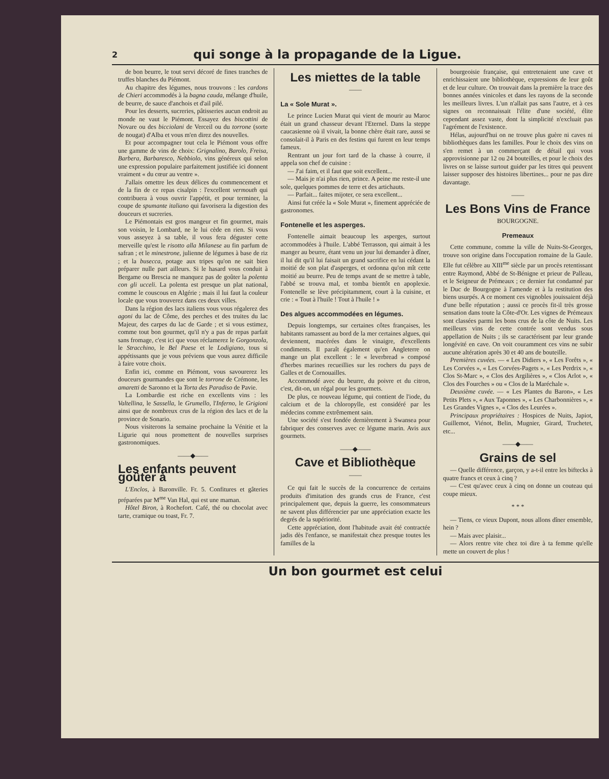2 qui songe à la propagande de la Ligue.
de bon beurre, le tout servi décoré de fines tranches de truffes blanches du Piémont.
Au chapitre des légumes, nous trouvons : les cardons de Chieri accommodés à la bagna cauda, mélange d'huile, de beurre, de sauce d'anchois et d'ail pilé.
Pour les desserts, sucreries, pâtisseries aucun endroit au monde ne vaut le Piémont. Essayez des biscottini de Novare ou des bicciolani de Verceil ou du torrone (sorte de nougat) d'Alba et vous m'en direz des nouvelles.
Et pour accompagner tout cela le Piémont vous offre une gamme de vins de choix: Grignalino, Barolo, Freisa, Barbera, Barbaresco, Nebbiolo, vins généreux qui selon une expression populaire parfaitement justifiée ici donnent vraiment « du cœur au ventre ».
J'allais omettre les deux délices du commencement et de la fin de ce repas cisalpin : l'excellent vermouth qui contribuera à vous ouvrir l'appétit, et pour terminer, la coupe de spumante italiano qui favorisera la digestion des douceurs et sucreries.
Le Piémontais est gros mangeur et fin gourmet, mais son voisin, le Lombard, ne le lui cède en rien. Si vous vous asseyez à sa table, il vous fera déguster cette merveille qu'est le risotto alla Milanese au fin parfum de safran ; et le minestrone, julienne de légumes à base de riz ; et la busecca, potage aux tripes qu'on ne sait bien préparer nulle part ailleurs. Si le hasard vous conduit à Bergame ou Brescia ne manquez pas de goûter la polenta con gli ucceli. La polenta est presque un plat national, comme le couscous en Algérie ; mais il lui faut la couleur locale que vous trouverez dans ces deux villes.
Dans la région des lacs italiens vous vous régalerez des agoni du lac de Côme, des perches et des truites du lac Majeur, des carpes du lac de Garde ; et si vous estimez, comme tout bon gourmet, qu'il n'y a pas de repas parfait sans fromage, c'est ici que vous réclamerez le Gorgonzola, le Stracchino, le Bel Paese et le Lodigiano, tous si appétissants que je vous préviens que vous aurez difficile à faire votre choix.
Enfin ici, comme en Piémont, vous savourerez les douceurs gourmandes que sont le torrone de Crémone, les amaretti de Saronno et la Torta des Paradiso de Pavie.
La Lombardie est riche en excellents vins : les Valtellina, le Sassella, le Grumello, l'Inferno, le Grigioni ainsi que de nombreux crus de la région des lacs et de la province de Sonario.
Nous visiterons la semaine prochaine la Vénitie et la Ligurie qui nous promettent de nouvelles surprises gastronomiques.
——◆——
Les enfants peuvent goûter à
L'Enclos, à Baronville. Fr. 5. Confitures et gâteries préparées par M<sup>me</sup> Van Hal, qui est une maman.
Hôtel Biron, à Rochefort. Café, thé ou chocolat avec tarte, cramique ou toast, Fr. 7.
Les miettes de la table
——
La « Sole Murat ».
Le prince Lucien Murat qui vient de mourir au Maroc était un grand chasseur devant l'Eternel. Dans la steppe caucasienne où il vivait, la bonne chère était rare, aussi se consolait-il à Paris en des festins qui furent en leur temps fameux.
Rentrant un jour fort tard de la chasse à courre, il appela son chef de cuisine :
— J'ai faim, et il faut que soit excellent...
— Mais je n'ai plus rien, prince. A peine me reste-il une sole, quelques pommes de terre et des artichauts.
— Parfait... faites mijoter, ce sera excellent...
Ainsi fut créée la « Sole Murat », finement appréciée de gastronomes.
Fontenelle et les asperges.
Fontenelle aimait beaucoup les asperges, surtout accommodées à l'huile. L'abbé Terrasson, qui aimait à les manger au beurre, étant venu un jour lui demander à dîner, il lui dit qu'il lui faisait un grand sacrifice en lui cédant la moitié de son plat d'asperges, et ordonna qu'on mît cette moitié au beurre. Peu de temps avant de se mettre à table, l'abbé se trouva mal, et tomba bientôt en apoplexie. Fontenelle se lève précipitamment, court à la cuisine, et crie : « Tout à l'huile ! Tout à l'huile ! »
Des algues accommodées en légumes.
Depuis longtemps, sur certaines côtes françaises, les habitants ramassent au bord de la mer certaines algues, qui deviennent, macérées dans le vinaigre, d'excellents condiments. Il paraît également qu'en Angleterre on mange un plat excellent : le « leverbread » composé d'herbes marines recueillies sur les rochers du pays de Galles et de Cornouailles.
Accommodé avec du beurre, du poivre et du citron, c'est, dit-on, un régal pour les gourmets.
De plus, ce nouveau légume, qui contient de l'iode, du calcium et de la chloropylle, est considéré par les médecins comme extrêmement sain.
Une société s'est fondée dernièrement à Swansea pour fabriquer des conserves avec ce légume marin. Avis aux gourmets.
——◆——
Cave et Bibliothèque
——
Ce qui fait le succès de la concurrence de certains produits d'imitation des grands crus de France, c'est principalement que, depuis la guerre, les consommateurs ne savent plus différencier par une appréciation exacte les degrés de la supériorité.
Cette appréciation, dont l'habitude avait été contractée jadis dès l'enfance, se manifestait chez presque toutes les familles de la
bourgeoisie française, qui entretenaient une cave et enrichissaient une bibliothèque, expressions de leur goût et de leur culture. On trouvait dans la première la trace des bonnes années vinicoles et dans les rayons de la seconde les meilleurs livres. L'un n'allait pas sans l'autre, et à ces signes on reconnaissait l'élite d'une société, élite cependant assez vaste, dont la simplicité n'excluait pas l'agrément de l'existence.
Hélas, aujourd'hui on ne trouve plus guère ni caves ni bibliothèques dans les familles. Pour le choix des vins on s'en remet à un commerçant de détail qui vous approvisionne par 12 ou 24 bouteilles, et pour le choix des livres on se laisse surtout guider par les titres qui peuvent laisser supposer des histoires libertines... pour ne pas dire davantage.
——
Les Bons Vins de France
BOURGOGNE.
Premeaux
Cette commune, comme la ville de Nuits-St-Georges, trouve son origine dans l'occupation romaine de la Gaule. Elle fut célèbre au XIII<sup>me</sup> siècle par un procès retentissant entre Raymond, Abbé de St-Bénigne et prieur de Palleau, et le Seigneur de Prémeaux ; ce dernier fut condamné par le Duc de Bourgogne à l'amende et à la restitution des biens usurpés. A ce moment ces vignobles jouissaient déjà d'une belle réputation ; aussi ce procès fit-il très grosse sensation dans toute la Côte-d'Or. Les vignes de Prémeaux sont classées parmi les bons crus de la côte de Nuits. Les meilleurs vins de cette contrée sont vendus sous appellation de Nuits ; ils se caractérisent par leur grande longévité en cave. On voit couramment ces vins ne subir aucune altération après 30 et 40 ans de bouteille.
Premières cuvées. — « Les Didiers », « Les Forêts », « Les Corvées », « Les Corvées-Pagets », « Les Perdrix », « Clos St-Marc », « Clos des Argilières », « Clos Arlot », « Clos des Fourches » ou « Clos de la Maréchale ».
Deuxième cuvée. — « Les Plantes du Baron», « Les Petits Plets », « Aux Taponnes », « Les Charbonnières », « Les Grandes Vignes », « Clos des Leurées ».
Principaux propriétaires : Hospices de Nuits, Japiot, Guillemot, Viénot, Belin, Mugnier, Girard, Truchetet, etc...
——◆——
Grains de sel
— Quelle différence, garçon, y a-t-il entre les biftecks à quatre francs et ceux à cinq ?
— C'est qu'avec ceux à cinq on donne un couteau qui coupe mieux.
* * *
— Tiens, ce vieux Dupont, nous allons dîner ensemble, hein ?
— Mais avec plaisir...
— Alors rentre vite chez toi dire à ta femme qu'elle mette un couvert de plus !
Un bon gourmet est celui